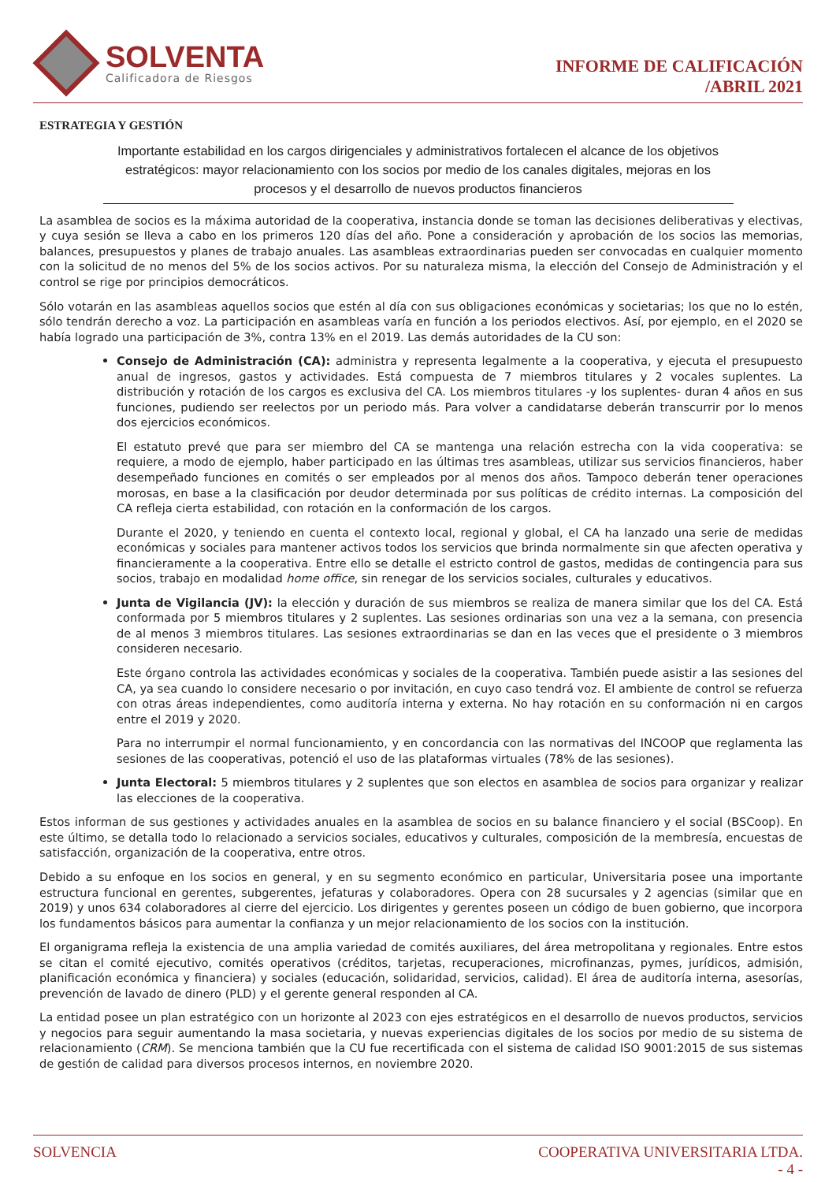SOLVENTA
Calificadora de Riesgos
INFORME DE CALIFICACIÓN
/ABRIL 2021
ESTRATEGIA Y GESTIÓN
Importante estabilidad en los cargos dirigenciales y administrativos fortalecen el alcance de los objetivos estratégicos: mayor relacionamiento con los socios por medio de los canales digitales, mejoras en los procesos y el desarrollo de nuevos productos financieros
La asamblea de socios es la máxima autoridad de la cooperativa, instancia donde se toman las decisiones deliberativas y electivas, y cuya sesión se lleva a cabo en los primeros 120 días del año. Pone a consideración y aprobación de los socios las memorias, balances, presupuestos y planes de trabajo anuales. Las asambleas extraordinarias pueden ser convocadas en cualquier momento con la solicitud de no menos del 5% de los socios activos. Por su naturaleza misma, la elección del Consejo de Administración y el control se rige por principios democráticos.
Sólo votarán en las asambleas aquellos socios que estén al día con sus obligaciones económicas y societarias; los que no lo estén, sólo tendrán derecho a voz. La participación en asambleas varía en función a los periodos electivos. Así, por ejemplo, en el 2020 se había logrado una participación de 3%, contra 13% en el 2019. Las demás autoridades de la CU son:
Consejo de Administración (CA): administra y representa legalmente a la cooperativa, y ejecuta el presupuesto anual de ingresos, gastos y actividades. Está compuesta de 7 miembros titulares y 2 vocales suplentes. La distribución y rotación de los cargos es exclusiva del CA. Los miembros titulares -y los suplentes- duran 4 años en sus funciones, pudiendo ser reelectos por un periodo más. Para volver a candidatarse deberán transcurrir por lo menos dos ejercicios económicos.
El estatuto prevé que para ser miembro del CA se mantenga una relación estrecha con la vida cooperativa: se requiere, a modo de ejemplo, haber participado en las últimas tres asambleas, utilizar sus servicios financieros, haber desempeñado funciones en comités o ser empleados por al menos dos años. Tampoco deberán tener operaciones morosas, en base a la clasificación por deudor determinada por sus políticas de crédito internas. La composición del CA refleja cierta estabilidad, con rotación en la conformación de los cargos.
Durante el 2020, y teniendo en cuenta el contexto local, regional y global, el CA ha lanzado una serie de medidas económicas y sociales para mantener activos todos los servicios que brinda normalmente sin que afecten operativa y financieramente a la cooperativa. Entre ello se detalle el estricto control de gastos, medidas de contingencia para sus socios, trabajo en modalidad home office, sin renegar de los servicios sociales, culturales y educativos.
Junta de Vigilancia (JV): la elección y duración de sus miembros se realiza de manera similar que los del CA. Está conformada por 5 miembros titulares y 2 suplentes. Las sesiones ordinarias son una vez a la semana, con presencia de al menos 3 miembros titulares. Las sesiones extraordinarias se dan en las veces que el presidente o 3 miembros consideren necesario.
Este órgano controla las actividades económicas y sociales de la cooperativa. También puede asistir a las sesiones del CA, ya sea cuando lo considere necesario o por invitación, en cuyo caso tendrá voz. El ambiente de control se refuerza con otras áreas independientes, como auditoría interna y externa. No hay rotación en su conformación ni en cargos entre el 2019 y 2020.
Para no interrumpir el normal funcionamiento, y en concordancia con las normativas del INCOOP que reglamenta las sesiones de las cooperativas, potenció el uso de las plataformas virtuales (78% de las sesiones).
Junta Electoral: 5 miembros titulares y 2 suplentes que son electos en asamblea de socios para organizar y realizar las elecciones de la cooperativa.
Estos informan de sus gestiones y actividades anuales en la asamblea de socios en su balance financiero y el social (BSCoop). En este último, se detalla todo lo relacionado a servicios sociales, educativos y culturales, composición de la membresía, encuestas de satisfacción, organización de la cooperativa, entre otros.
Debido a su enfoque en los socios en general, y en su segmento económico en particular, Universitaria posee una importante estructura funcional en gerentes, subgerentes, jefaturas y colaboradores. Opera con 28 sucursales y 2 agencias (similar que en 2019) y unos 634 colaboradores al cierre del ejercicio. Los dirigentes y gerentes poseen un código de buen gobierno, que incorpora los fundamentos básicos para aumentar la confianza y un mejor relacionamiento de los socios con la institución.
El organigrama refleja la existencia de una amplia variedad de comités auxiliares, del área metropolitana y regionales. Entre estos se citan el comité ejecutivo, comités operativos (créditos, tarjetas, recuperaciones, microfinanzas, pymes, jurídicos, admisión, planificación económica y financiera) y sociales (educación, solidaridad, servicios, calidad). El área de auditoría interna, asesorías, prevención de lavado de dinero (PLD) y el gerente general responden al CA.
La entidad posee un plan estratégico con un horizonte al 2023 con ejes estratégicos en el desarrollo de nuevos productos, servicios y negocios para seguir aumentando la masa societaria, y nuevas experiencias digitales de los socios por medio de su sistema de relacionamiento (CRM). Se menciona también que la CU fue recertificada con el sistema de calidad ISO 9001:2015 de sus sistemas de gestión de calidad para diversos procesos internos, en noviembre 2020.
SOLVENCIA COOPERATIVA UNIVERSITARIA LTDA.
- 4 -